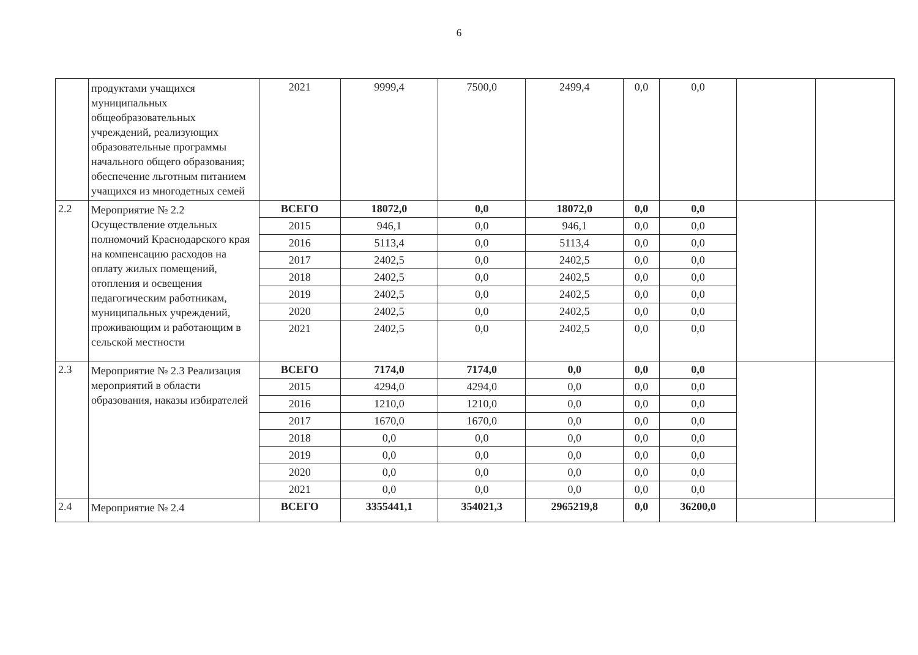6
| | продуктами учащихся муниципальных общеобразовательных учреждений, реализующих образовательные программы начального общего образования; обеспечение льготным питанием учащихся из многодетных семей | 2021 | 9999,4 | 7500,0 | 2499,4 | 0,0 | 0,0 | | |
| 2.2 | Мероприятие № 2.2 Осуществление отдельных полномочий Краснодарского края на компенсацию расходов на оплату жилых помещений, отопления и освещения педагогическим работникам, муниципальных учреждений, проживающим и работающим в сельской местности | ВСЕГО | 18072,0 | 0,0 | 18072,0 | 0,0 | 0,0 | | |
| | | 2015 | 946,1 | 0,0 | 946,1 | 0,0 | 0,0 | | |
| | | 2016 | 5113,4 | 0,0 | 5113,4 | 0,0 | 0,0 | | |
| | | 2017 | 2402,5 | 0,0 | 2402,5 | 0,0 | 0,0 | | |
| | | 2018 | 2402,5 | 0,0 | 2402,5 | 0,0 | 0,0 | | |
| | | 2019 | 2402,5 | 0,0 | 2402,5 | 0,0 | 0,0 | | |
| | | 2020 | 2402,5 | 0,0 | 2402,5 | 0,0 | 0,0 | | |
| | | 2021 | 2402,5 | 0,0 | 2402,5 | 0,0 | 0,0 | | |
| 2.3 | Мероприятие № 2.3 Реализация мероприятий в области образования, наказы избирателей | ВСЕГО | 7174,0 | 7174,0 | 0,0 | 0,0 | 0,0 | | |
| | | 2015 | 4294,0 | 4294,0 | 0,0 | 0,0 | 0,0 | | |
| | | 2016 | 1210,0 | 1210,0 | 0,0 | 0,0 | 0,0 | | |
| | | 2017 | 1670,0 | 1670,0 | 0,0 | 0,0 | 0,0 | | |
| | | 2018 | 0,0 | 0,0 | 0,0 | 0,0 | 0,0 | | |
| | | 2019 | 0,0 | 0,0 | 0,0 | 0,0 | 0,0 | | |
| | | 2020 | 0,0 | 0,0 | 0,0 | 0,0 | 0,0 | | |
| | | 2021 | 0,0 | 0,0 | 0,0 | 0,0 | 0,0 | | |
| 2.4 | Мероприятие № 2.4 | ВСЕГО | 3355441,1 | 354021,3 | 2965219,8 | 0,0 | 36200,0 | | |